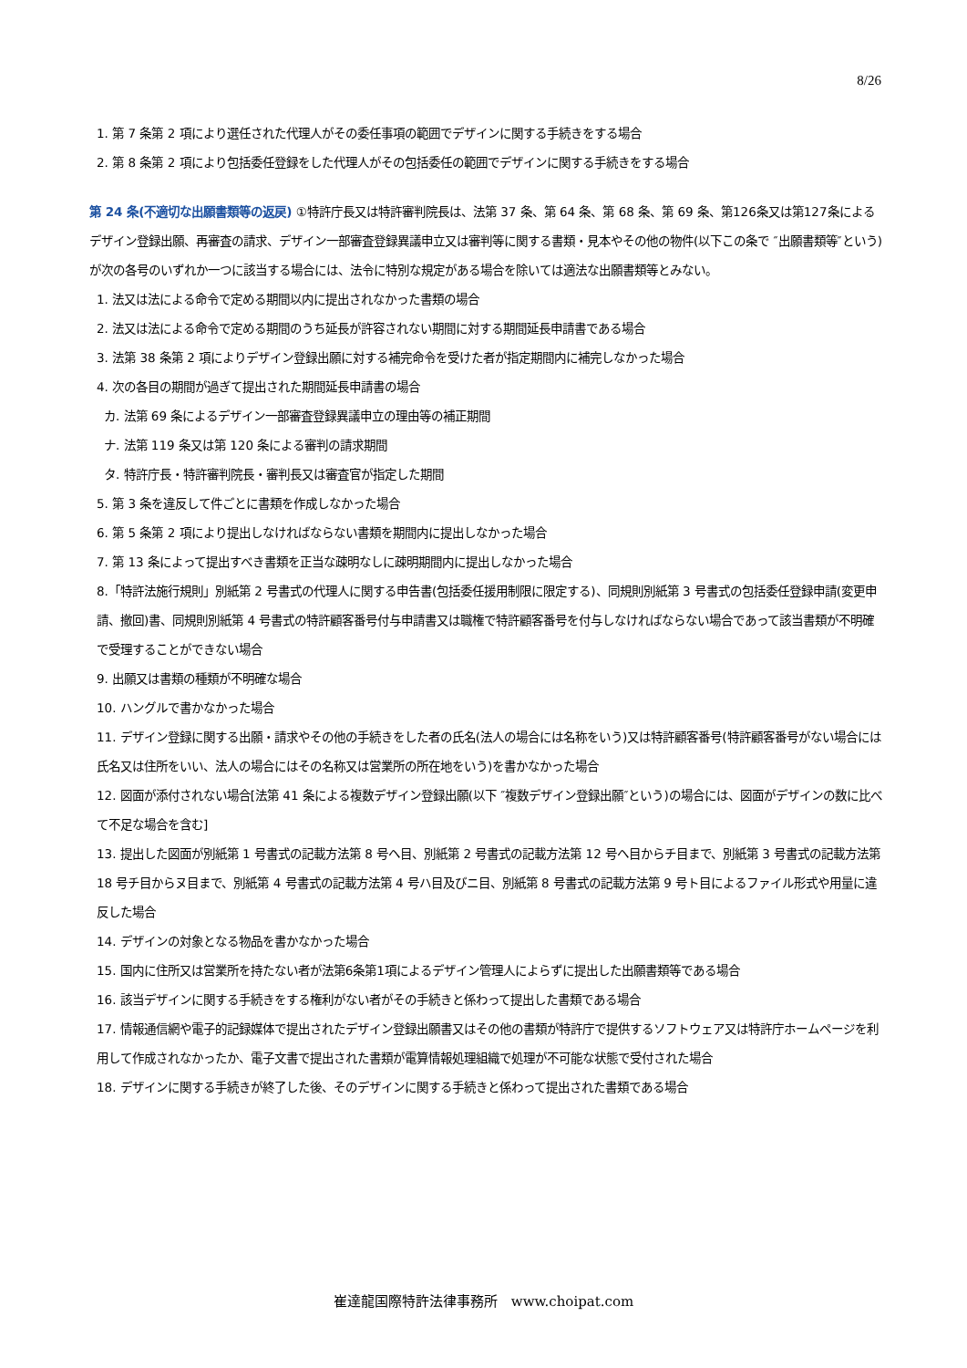8/26
1. 第 7 条第 2 項により選任された代理人がその委任事項の範囲でデザインに関する手続きをする場合
2. 第 8 条第 2 項により包括委任登録をした代理人がその包括委任の範囲でデザインに関する手続きをする場合
第 24 条(不適切な出願書類等の返戻) ①特許庁長又は特許審判院長は、法第 37 条、第 64 条、第 68 条、第 69 条、第126条又は第127条によるデザイン登録出願、再審査の請求、デザイン一部審査登録異議申立又は審判等に関する書類・見本やその他の物件(以下この条で ″出願書類等″という)が次の各号のいずれか一つに該当する場合には、法令に特別な規定がある場合を除いては適法な出願書類等とみない。
1. 法又は法による命令で定める期間以内に提出されなかった書類の場合
2. 法又は法による命令で定める期間のうち延長が許容されない期間に対する期間延長申請書である場合
3. 法第 38 条第 2 項によりデザイン登録出願に対する補完命令を受けた者が指定期間内に補完しなかった場合
4. 次の各目の期間が過ぎて提出された期間延長申請書の場合
カ. 法第 69 条によるデザイン一部審査登録異議申立の理由等の補正期間
ナ. 法第 119 条又は第 120 条による審判の請求期間
タ. 特許庁長・特許審判院長・審判長又は審査官が指定した期間
5. 第 3 条を違反して件ごとに書類を作成しなかった場合
6. 第 5 条第 2 項により提出しなければならない書類を期間内に提出しなかった場合
7. 第 13 条によって提出すべき書類を正当な疎明なしに疎明期間内に提出しなかった場合
8.「特許法施行規則」別紙第 2 号書式の代理人に関する申告書(包括委任援用制限に限定する)、同規則別紙第 3 号書式の包括委任登録申請(変更申請、撤回)書、同規則別紙第 4 号書式の特許顧客番号付与申請書又は職権で特許顧客番号を付与しなければならない場合であって該当書類が不明確で受理することができない場合
9. 出願又は書類の種類が不明確な場合
10. ハングルで書かなかった場合
11. デザイン登録に関する出願・請求やその他の手続きをした者の氏名(法人の場合には名称をいう)又は特許顧客番号(特許顧客番号がない場合には氏名又は住所をいい、法人の場合にはその名称又は営業所の所在地をいう)を書かなかった場合
12. 図面が添付されない場合[法第 41 条による複数デザイン登録出願(以下 ″複数デザイン登録出願″という)の場合には、図面がデザインの数に比べて不足な場合を含む]
13. 提出した図面が別紙第 1 号書式の記載方法第 8 号ヘ目、別紙第 2 号書式の記載方法第 12 号ヘ目からチ目まで、別紙第 3 号書式の記載方法第 18 号チ目からヌ目まで、別紙第 4 号書式の記載方法第 4 号ハ目及びニ目、別紙第 8 号書式の記載方法第 9 号ト目によるファイル形式や用量に違反した場合
14. デザインの対象となる物品を書かなかった場合
15. 国内に住所又は営業所を持たない者が法第6条第1項によるデザイン管理人によらずに提出した出願書類等である場合
16. 該当デザインに関する手続きをする権利がない者がその手続きと係わって提出した書類である場合
17. 情報通信網や電子的記録媒体で提出されたデザイン登録出願書又はその他の書類が特許庁で提供するソフトウェア又は特許庁ホームページを利用して作成されなかったか、電子文書で提出された書類が電算情報処理組織で処理が不可能な状態で受付された場合
18. デザインに関する手続きが終了した後、そのデザインに関する手続きと係わって提出された書類である場合
崔達龍国際特許法律事務所　www.choipat.com